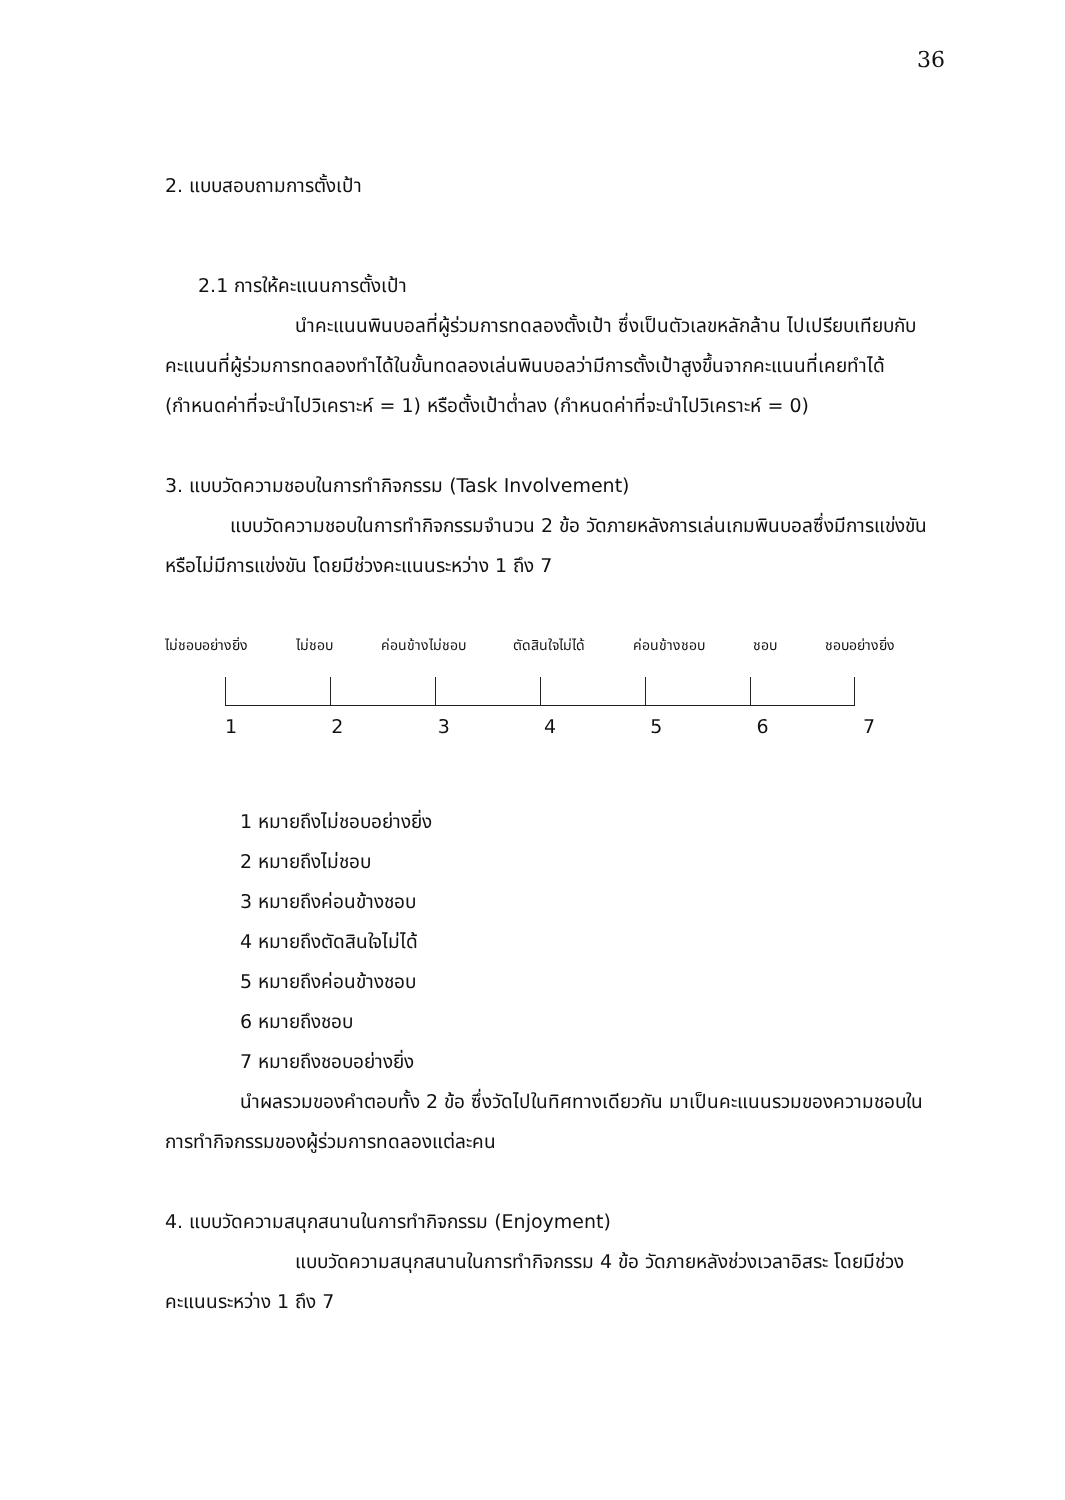36
2. แบบสอบถามการตั้งเป้า
2.1 การให้คะแนนการตั้งเป้า
นำคะแนนพินบอลที่ผู้ร่วมการทดลองตั้งเป้า ซึ่งเป็นตัวเลขหลักล้าน ไปเปรียบเทียบกับคะแนนที่ผู้ร่วมการทดลองทำได้ในขั้นทดลองเล่นพินบอลว่ามีการตั้งเป้าสูงขึ้นจากคะแนนที่เคยทำได้ (กำหนดค่าที่จะนำไปวิเคราะห์ = 1) หรือตั้งเป้าต่ำลง (กำหนดค่าที่จะนำไปวิเคราะห์ = 0)
3. แบบวัดความชอบในการทำกิจกรรม (Task Involvement)
แบบวัดความชอบในการทำกิจกรรมจำนวน 2 ข้อ วัดภายหลังการเล่นเกมพินบอลซึ่งมีการแข่งขันหรือไม่มีการแข่งขัน โดยมีช่วงคะแนนระหว่าง 1 ถึง 7
ไม่ชอบอย่างยิ่ง ไม่ชอบ ค่อนข้างไม่ชอบ ตัดสินใจไม่ได้ ค่อนข้างชอบ ชอบ ชอบอย่างยิ่ง
1 2 3 4 5 6 7
1 หมายถึงไม่ชอบอย่างยิ่ง
2 หมายถึงไม่ชอบ
3 หมายถึงค่อนข้างชอบ
4 หมายถึงตัดสินใจไม่ได้
5 หมายถึงค่อนข้างชอบ
6 หมายถึงชอบ
7 หมายถึงชอบอย่างยิ่ง
นำผลรวมของคำตอบทั้ง 2 ข้อ ซึ่งวัดไปในทิศทางเดียวกัน มาเป็นคะแนนรวมของความชอบในการทำกิจกรรมของผู้ร่วมการทดลองแต่ละคน
4. แบบวัดความสนุกสนานในการทำกิจกรรม (Enjoyment)
แบบวัดความสนุกสนานในการทำกิจกรรม 4 ข้อ วัดภายหลังช่วงเวลาอิสระ โดยมีช่วงคะแนนระหว่าง 1 ถึง 7